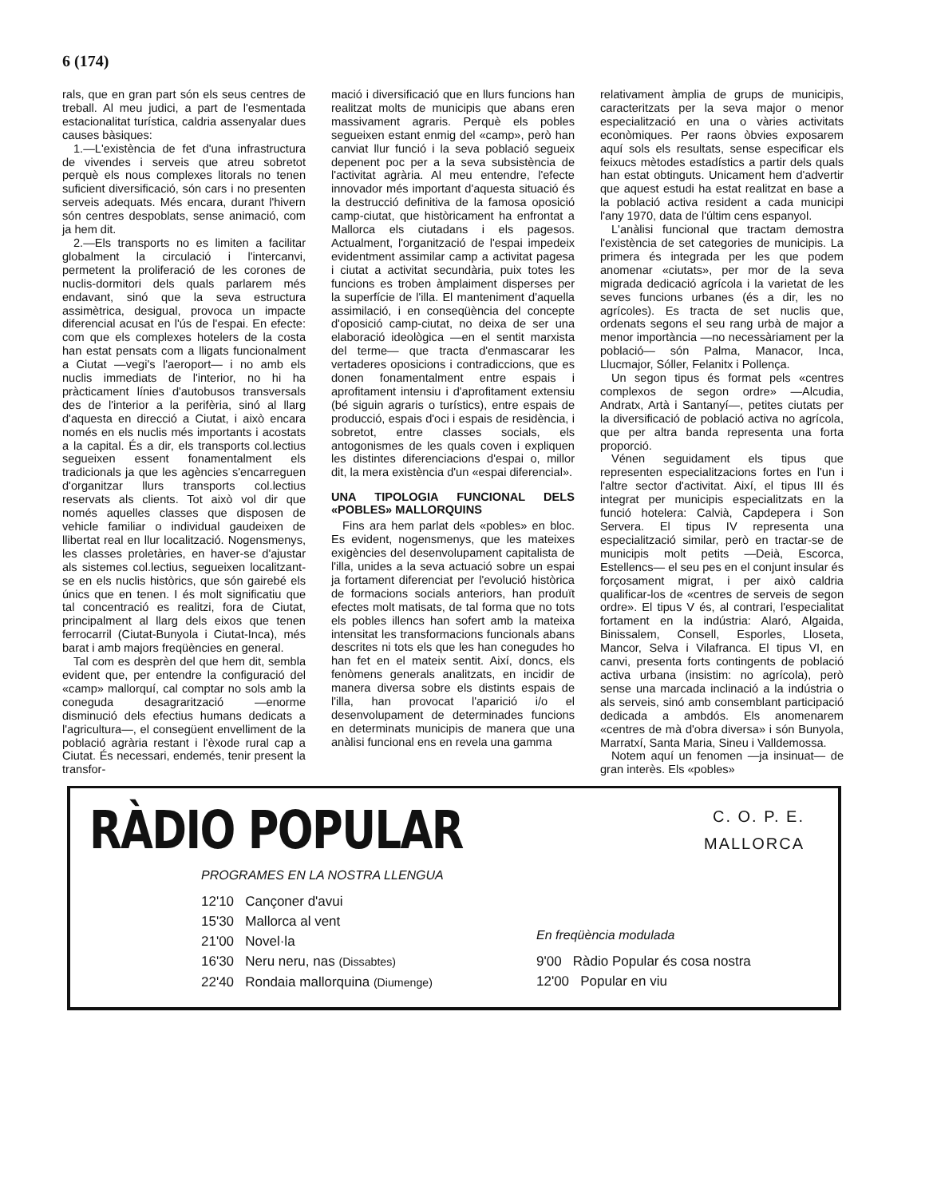6 (174)
rals, que en gran part són els seus centres de treball. Al meu judici, a part de l'esmentada estacionalitat turística, caldria assenyalar dues causes bàsiques:
1.—L'existència de fet d'una infrastructura de vivendes i serveis que atreu sobretot perquè els nous complexes litorals no tenen suficient diversificació, són cars i no presenten serveis adequats. Més encara, durant l'hivern són centres despoblats, sense animació, com ja hem dit.
2.—Els transports no es limiten a facilitar globalment la circulació i l'intercanvi, permetent la proliferació de les corones de nuclis-dormitori dels quals parlarem més endavant, sinó que la seva estructura assimètrica, desigual, provoca un impacte diferencial acusat en l'ús de l'espai. En efecte: com que els complexes hotelers de la costa han estat pensats com a lligats funcionalment a Ciutat —vegi's l'aeroport— i no amb els nuclis immediats de l'interior, no hi ha pràcticament línies d'autobusos transversals des de l'interior a la perifèria, sinó al llarg d'aquesta en direcció a Ciutat, i això encara només en els nuclis més importants i acostats a la capital. És a dir, els transports col.lectius segueixen essent fonamentalment els tradicionals ja que les agències s'encarreguen d'organitzar llurs transports col.lectius reservats als clients. Tot això vol dir que només aquelles classes que disposen de vehicle familiar o individual gaudeixen de llibertat real en llur localització. Nogensmenys, les classes proletàries, en haver-se d'ajustar als sistemes col.lectius, segueixen localitzant-se en els nuclis històrics, que són gairebé els únics que en tenen. I és molt significatiu que tal concentració es realitzi, fora de Ciutat, principalment al llarg dels eixos que tenen ferrocarril (Ciutat-Bunyola i Ciutat-Inca), més barat i amb majors freqüències en general.
Tal com es desprèn del que hem dit, sembla evident que, per entendre la configuració del «camp» mallorquí, cal comptar no sols amb la coneguda desagrarització —enorme disminució dels efectius humans dedicats a l'agricultura—, el consegüent envelliment de la població agrària restant i l'èxode rural cap a Ciutat. És necessari, endemés, tenir present la transfor-
mació i diversificació que en llurs funcions han realitzat molts de municipis que abans eren massivament agraris. Perquè els pobles segueixen estant enmig del «camp», però han canviat llur funció i la seva població segueix depenent poc per a la seva subsistència de l'activitat agrària. Al meu entendre, l'efecte innovador més important d'aquesta situació és la destrucció definitiva de la famosa oposició camp-ciutat, que històricament ha enfrontat a Mallorca els ciutadans i els pagesos. Actualment, l'organització de l'espai impedeix evidentment assimilar camp a activitat pagesa i ciutat a activitat secundària, puix totes les funcions es troben àmplaiment disperses per la superfície de l'illa. El manteniment d'aquella assimilació, i en conseqüència del concepte d'oposició camp-ciutat, no deixa de ser una elaboració ideològica —en el sentit marxista del terme— que tracta d'enmascarar les vertaderes oposicions i contradiccions, que es donen fonamentalment entre espais i aprofitament intensiu i d'aprofitament extensiu (bé siguin agraris o turístics), entre espais de producció, espais d'oci i espais de residència, i sobretot, entre classes socials, els antogonismes de les quals coven i expliquen les distintes diferenciacions d'espai o, millor dit, la mera existència d'un «espai diferencial».
UNA TIPOLOGIA FUNCIONAL DELS «POBLES» MALLORQUINS
Fins ara hem parlat dels «pobles» en bloc. Es evident, nogensmenys, que les mateixes exigències del desenvolupament capitalista de l'illa, unides a la seva actuació sobre un espai ja fortament diferenciat per l'evolució històrica de formacions socials anteriors, han produït efectes molt matisats, de tal forma que no tots els pobles illencs han sofert amb la mateixa intensitat les transformacions funcionals abans descrites ni tots els que les han conegudes ho han fet en el mateix sentit. Així, doncs, els fenòmens generals analitzats, en incidir de manera diversa sobre els distints espais de l'illa, han provocat l'aparició i/o el desenvolupament de determinades funcions en determinats municipis de manera que una anàlisi funcional ens en revela una gamma
relativament àmplia de grups de municipis, caracteritzats per la seva major o menor especialització en una o vàries activitats econòmiques. Per raons òbvies exposarem aquí sols els resultats, sense especificar els feixucs mètodes estadístics a partir dels quals han estat obtinguts. Unicament hem d'advertir que aquest estudi ha estat realitzat en base a la població activa resident a cada municipi l'any 1970, data de l'últim cens espanyol.
L'anàlisi funcional que tractam demostra l'existència de set categories de municipis. La primera és integrada per les que podem anomenar «ciutats», per mor de la seva migrada dedicació agrícola i la varietat de les seves funcions urbanes (és a dir, les no agrícoles). Es tracta de set nuclis que, ordenats segons el seu rang urbà de major a menor importància —no necessàriament per la població— són Palma, Manacor, Inca, Llucmajor, Sóller, Felanitx i Pollença.
Un segon tipus és format pels «centres complexos de segon ordre» —Alcudia, Andratx, Artà i Santanyí—, petites ciutats per la diversificació de població activa no agrícola, que per altra banda representa una forta proporció.
Vénen seguidament els tipus que representen especialitzacions fortes en l'un i l'altre sector d'activitat. Així, el tipus III és integrat per municipis especialitzats en la funció hotelera: Calvià, Capdepera i Son Servera. El tipus IV representa una especialització similar, però en tractar-se de municipis molt petits —Deià, Escorca, Estellencs— el seu pes en el conjunt insular és forçosament migrat, i per això caldria qualificar-los de «centres de serveis de segon ordre». El tipus V és, al contrari, l'especialitat fortament en la indústria: Alaró, Algaida, Binissalem, Consell, Esporles, Lloseta, Mancor, Selva i Vilafranca. El tipus VI, en canvi, presenta forts contingents de població activa urbana (insistim: no agrícola), però sense una marcada inclinació a la indústria o als serveis, sinó amb consemblant participació dedicada a ambdós. Els anomenarem «centres de mà d'obra diversa» i són Bunyola, Marratxí, Santa Maria, Sineu i Valldemossa.
Notem aquí un fenomen —ja insinuat— de gran interès. Els «pobles»
RÀDIO POPULAR
C. O. P. E.
MALLORCA
PROGRAMES EN LA NOSTRA LLENGUA
12'10 Cançoner d'avui
15'30 Mallorca al vent
21'00 Novel·la
16'30 Neru neru, nas (Dissabtes)
22'40 Rondaia mallorquina (Diumenge)
En freqüència modulada
9'00 Ràdio Popular és cosa nostra
12'00 Popular en viu